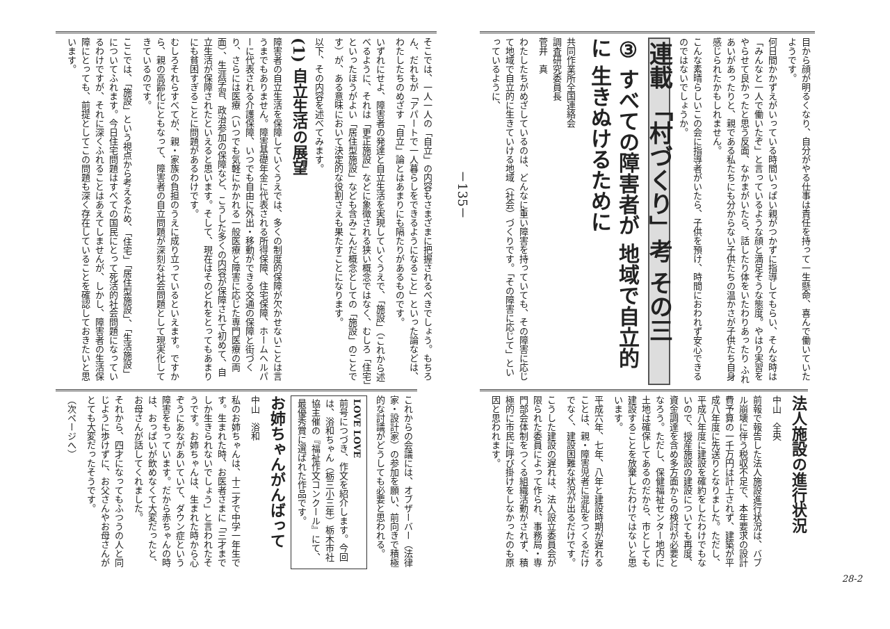目から顔が明るくなり、自分がやる仕事は責任を持って一生懸命、喜んで働いていたようです。
何日間かかずえがいっている時間いっぱい親がつかずに指導してもらい、そんな時は「みんなと一人で働いたぞ」と言っているような顔と満足そうな態度。やはり実習をやらせて良かったと思う反面、なかまがいたら、話したり体をいたわりあったり ふれあいがあったりと、親である私たちにも分からない子供たちの温かさが子供たち自身感じられたかもしれません。
こんな素晴らしいこの会に指導者がいたら、子供を預け、時間におわれず安心できるのではないでしょうか。
連載 「村づくり」考 その三
③ すべての障害者が 地域で自立的に 生きぬけるために
共同作業所全国連絡会
調査研究委員長
菅井　真
わたしたちがめざしているのは、どんなに重い障害を持っていても、その障害に応じて地域で自立的に生きていける地域（社会）づくりです。「その障害に応じて」といっているように、
法人施設の進行状況
中山　全央
前報で報告した法人施設進行状況は、バブル崩壊に伴う税収不足で、本年要求の設計費予算の一千万円は計上されず、建築が平成八年度に先送りとなりました。ただし、平成八年度に建設を確約をしたわけでもないので、授産施設の建設についても再度、資金調達を含め多方面からの検討が必要となろう。ただし、保健福祉センター地内に土地は確保してあるのだから、市としても建設することを放棄したわけではないと思います。
平成六年、七年、八年と建設時期が遅れることは、親・障害児者に混乱をつくるだけでなく、建設困難な状況が出るだけです。
こうした建設の遅れは、法人設立委員会が限られた委員によって作られ、事務局・専門部会体制をつくる組織活動がされず、積極的に市民に呼び掛けをしなかったのも原因と思われます。
28-2
－135－
そこでは、一人一人の「自立」の内容もさまざまに把握されるべきでしょう。もちろん、だれもが「アパートで一人暮らしをできるようになること」といった論などは、わたしたちのめざす「自立」論とはあまりにも隔たりがあるものです。
いずれにせよ、障害者の発達と自立生活を実現していくうえで、「施設」（これから述べるように、それは「更正施設」などに象徴される狭い概念ではなく、むしろ「住宅」といったほうがよい「居住型施設」なども含みこんだ概念としての「施設」のことです）が、ある意味において決定的な役割さえも果たすことになります。
以下、その内容を述べてみます。
(1) 自立生活の展望
障害者の自立生活を保障していくうえでは、多くの制度的保障が欠かせないことは言うまでもありません。障害基礎年金に代表される所得保障、住宅保障、ホームヘルパーに代表される介護保障、いつでも自由に外出・移動ができる交通の保障と街づくり、さらには医療（いつでも気軽にかかれる一般医療と障害に応じた専門医療の両面）、生涯学習、政治参加の保障など、こうした多くの内容が保障されて初めて、自立生活が保障されたといえると思います。そして、現在はそのどれをとってもあまりにも貧困すぎることに問題があるわけです。
むしろそれらすべてが、親・家族の負担のうえに成り立っているといえます。ですから、親の高齢化にともなって、障害者の自立問題が深刻な社会問題として現実化してきているのです。
ここでは、「施設」という視点から考えるため、「住宅」「居住型施設」、「生活施設」についてふれます。今日住宅問題はすべての国民にとって死活的社会問題になっているわけですが、それに深くふれることはあえてしませんが、しかし、障害者の生活保障にとっても、前提としてこの問題も深く存在していることを確認しておきたいと思います。
これからの会議には、オブザーバー（法律家・設計家）の参加を願い、前向きで積極的な討議がどうしても必要と思われる。
LOVE LOVE
前号につづき、作文を紹介します。今回は、浴和ちゃん（栃三小三年）栃木市社協主催の『福祉作文コンクール』にて、最優秀賞に選ばれた作品です。
お姉ちゃんがんばって
中山　浴和
私のお姉ちゃんは、十二才で中学一年生です。生まれた時、お医者さまに「三才までしか生きられないでしょう」と言われたそうです。お姉ちゃんは、生まれた時から心ぞうにあながあいていて、ダウン症という障害をもっています。だから赤ちゃんの時は、おっぱいが飲めなくて大変だったと、お母さんが話してくれました。
それから、四才になってもふつうの人と同じように歩けずに、お父さんやお母さんがとても大変だったそうです。
（次ページへ）